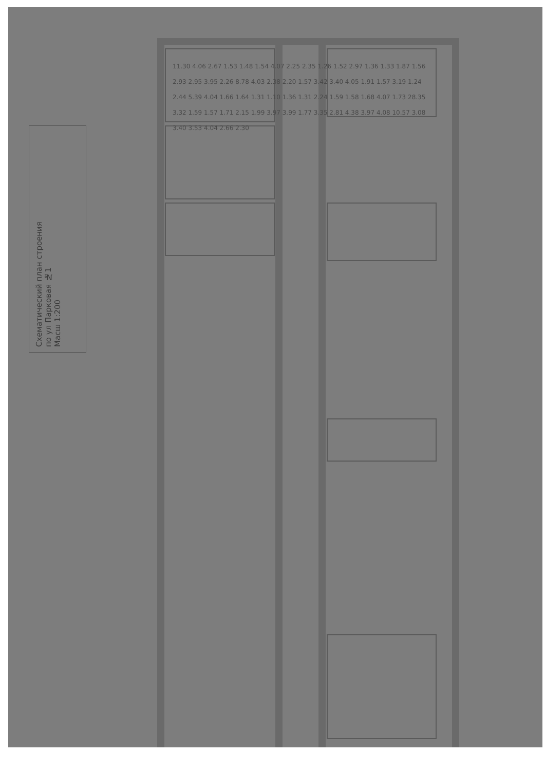Схематический план строения
по ул Парковая №1
Масш 1:200
11.30 4.06 2.67 1.53 1.48 1.54 4.07 2.25 2.35 1.26 1.52 2.97 1.36 1.33 1.87 1.56 2.93 2.95 3.95 2.26 8.78 4.03 2.38 2.20 1.57 3.42 3.40 4.05 1.91 1.57 3.19 1.24 2.44 5.39 4.04 1.66 1.64 1.31 1.10 1.36 1.31 2.24 1.59 1.58 1.68 4.07 1.73 28.35 3.32 1.59 1.57 1.71 2.15 1.99 3.97 3.99 1.77 3.35 2.81 4.38 3.97 4.08 10.57 3.08 3.40 3.53 4.04 2.66 2.30